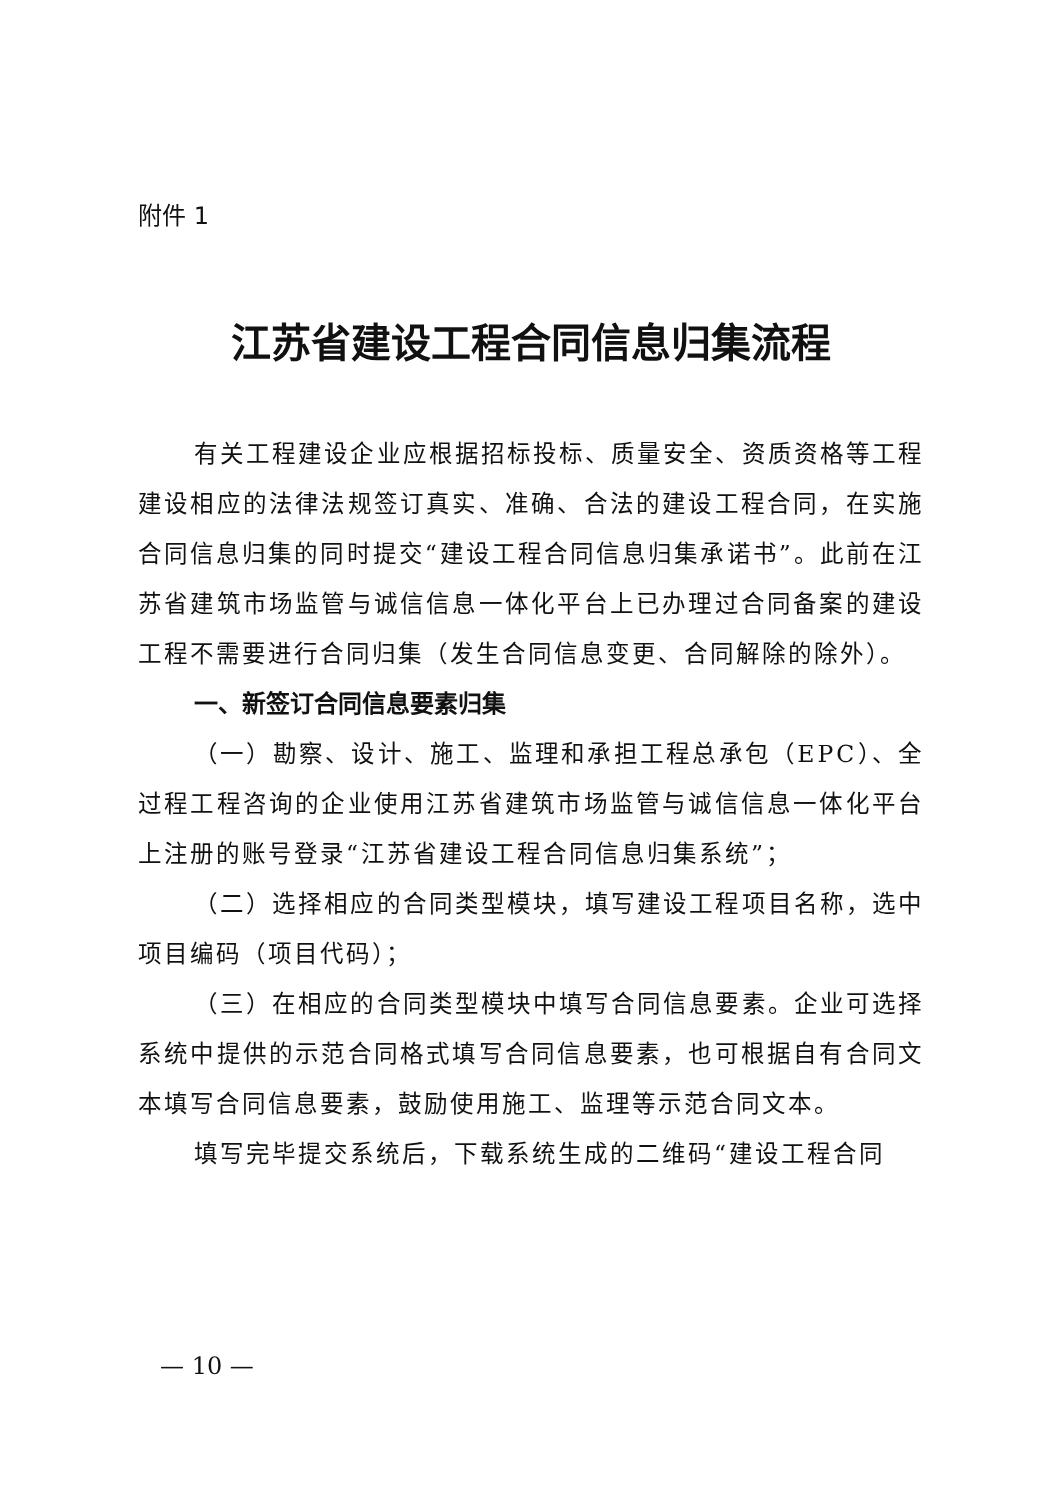附件 1
江苏省建设工程合同信息归集流程
有关工程建设企业应根据招标投标、质量安全、资质资格等工程建设相应的法律法规签订真实、准确、合法的建设工程合同，在实施合同信息归集的同时提交“建设工程合同信息归集承诺书”。此前在江苏省建筑市场监管与诚信信息一体化平台上已办理过合同备案的建设工程不需要进行合同归集（发生合同信息变更、合同解除的除外）。
一、新签订合同信息要素归集
（一）勘察、设计、施工、监理和承担工程总承包（EPC）、全过程工程咨询的企业使用江苏省建筑市场监管与诚信信息一体化平台上注册的账号登录“江苏省建设工程合同信息归集系统”；
（二）选择相应的合同类型模块，填写建设工程项目名称，选中项目编码（项目代码）；
（三）在相应的合同类型模块中填写合同信息要素。企业可选择系统中提供的示范合同格式填写合同信息要素，也可根据自有合同文本填写合同信息要素，鼓励使用施工、监理等示范合同文本。
填写完毕提交系统后，下载系统生成的二维码“建设工程合同
— 10 —